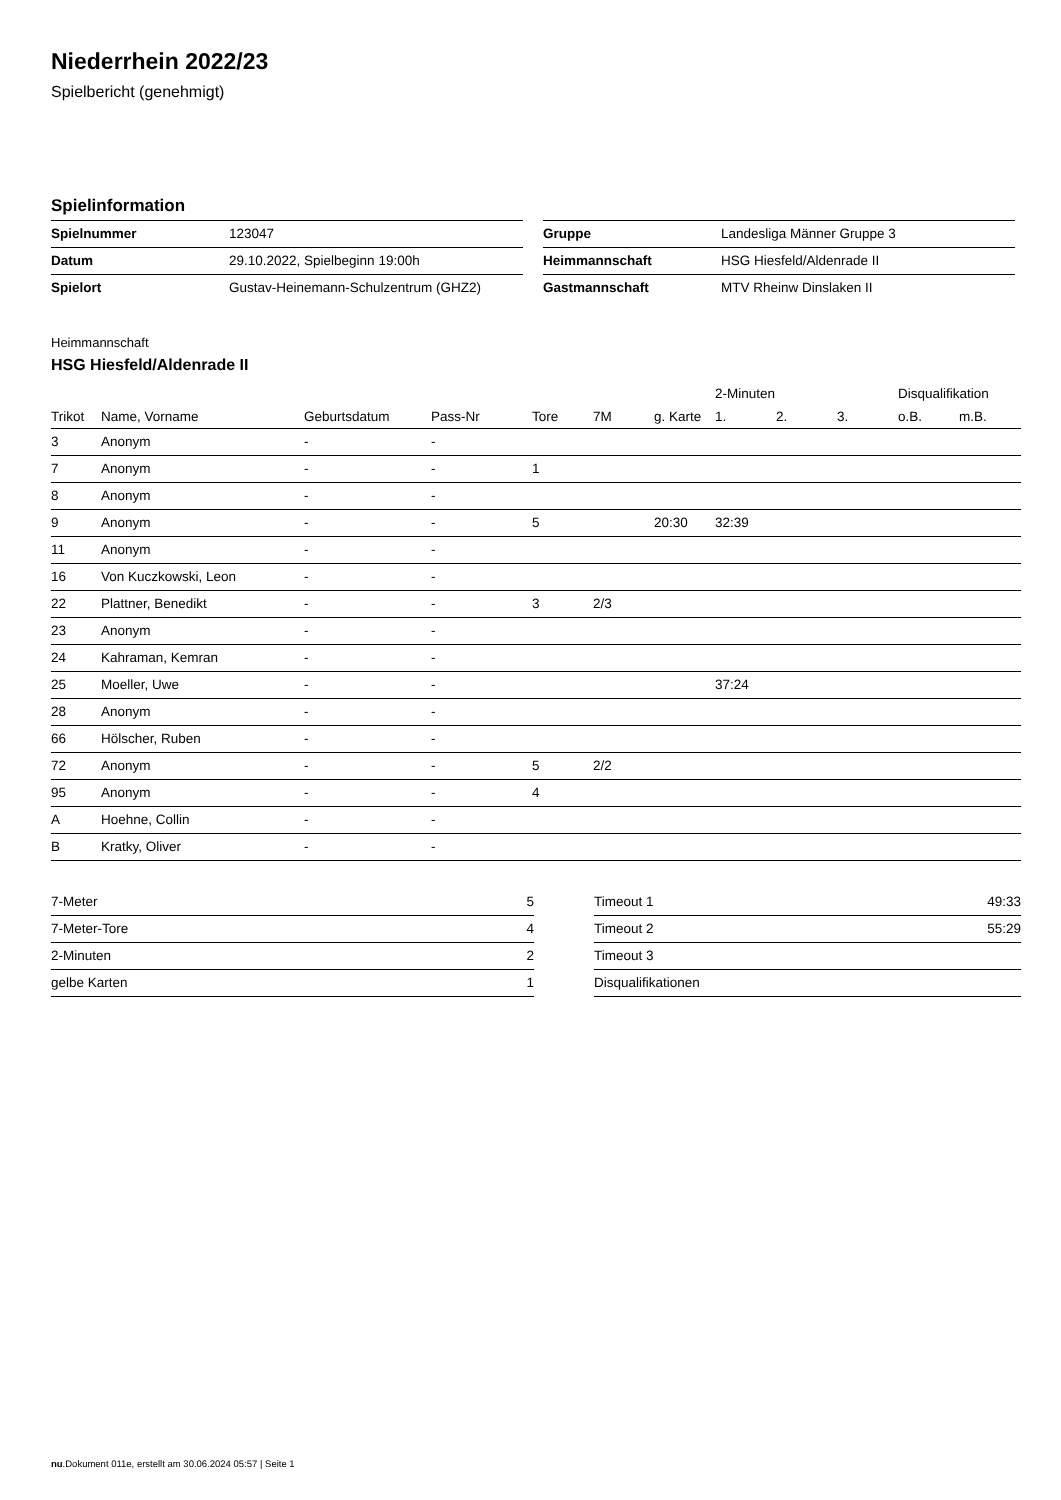Niederrhein 2022/23
Spielbericht (genehmigt)
Spielinformation
| Spielnummer | 123047 |
| Datum | 29.10.2022, Spielbeginn 19:00h |
| Spielort | Gustav-Heinemann-Schulzentrum (GHZ2) |
| Gruppe | Landesliga Männer Gruppe 3 |
| Heimmannschaft | HSG Hiesfeld/Aldenrade II |
| Gastmannschaft | MTV Rheinw Dinslaken II |
Heimmannschaft
HSG Hiesfeld/Aldenrade II
| | | | | | | | 2-Minuten | | | Disqualifikation | |
| --- | --- | --- | --- | --- | --- | --- | --- | --- | --- | --- | --- |
| Trikot | Name, Vorname | Geburtsdatum | Pass-Nr | Tore | 7M | g. Karte | 1. | 2. | 3. | o.B. | m.B. |
| 3 | Anonym | - | - | | | | | | | | |
| 7 | Anonym | - | - | 1 | | | | | | | |
| 8 | Anonym | - | - | | | | | | | | |
| 9 | Anonym | - | - | 5 | | 20:30 | 32:39 | | | | |
| 11 | Anonym | - | - | | | | | | | | |
| 16 | Von Kuczkowski, Leon | - | - | | | | | | | | |
| 22 | Plattner, Benedikt | - | - | 3 | 2/3 | | | | | | |
| 23 | Anonym | - | - | | | | | | | | |
| 24 | Kahraman, Kemran | - | - | | | | | | | | |
| 25 | Moeller, Uwe | - | - | | | | 37:24 | | | | |
| 28 | Anonym | - | - | | | | | | | | |
| 66 | Hölscher, Ruben | - | - | | | | | | | | |
| 72 | Anonym | - | - | 5 | 2/2 | | | | | | |
| 95 | Anonym | - | - | 4 | | | | | | | |
| A | Hoehne, Collin | - | - | | | | | | | | |
| B | Kratky, Oliver | - | - | | | | | | | | |
| 7-Meter | 5 |
| 7-Meter-Tore | 4 |
| 2-Minuten | 2 |
| gelbe Karten | 1 |
| Timeout 1 | 49:33 |
| Timeout 2 | 55:29 |
| Timeout 3 | |
| Disqualifikationen | |
nu.Dokument 011e, erstellt am 30.06.2024 05:57 | Seite 1